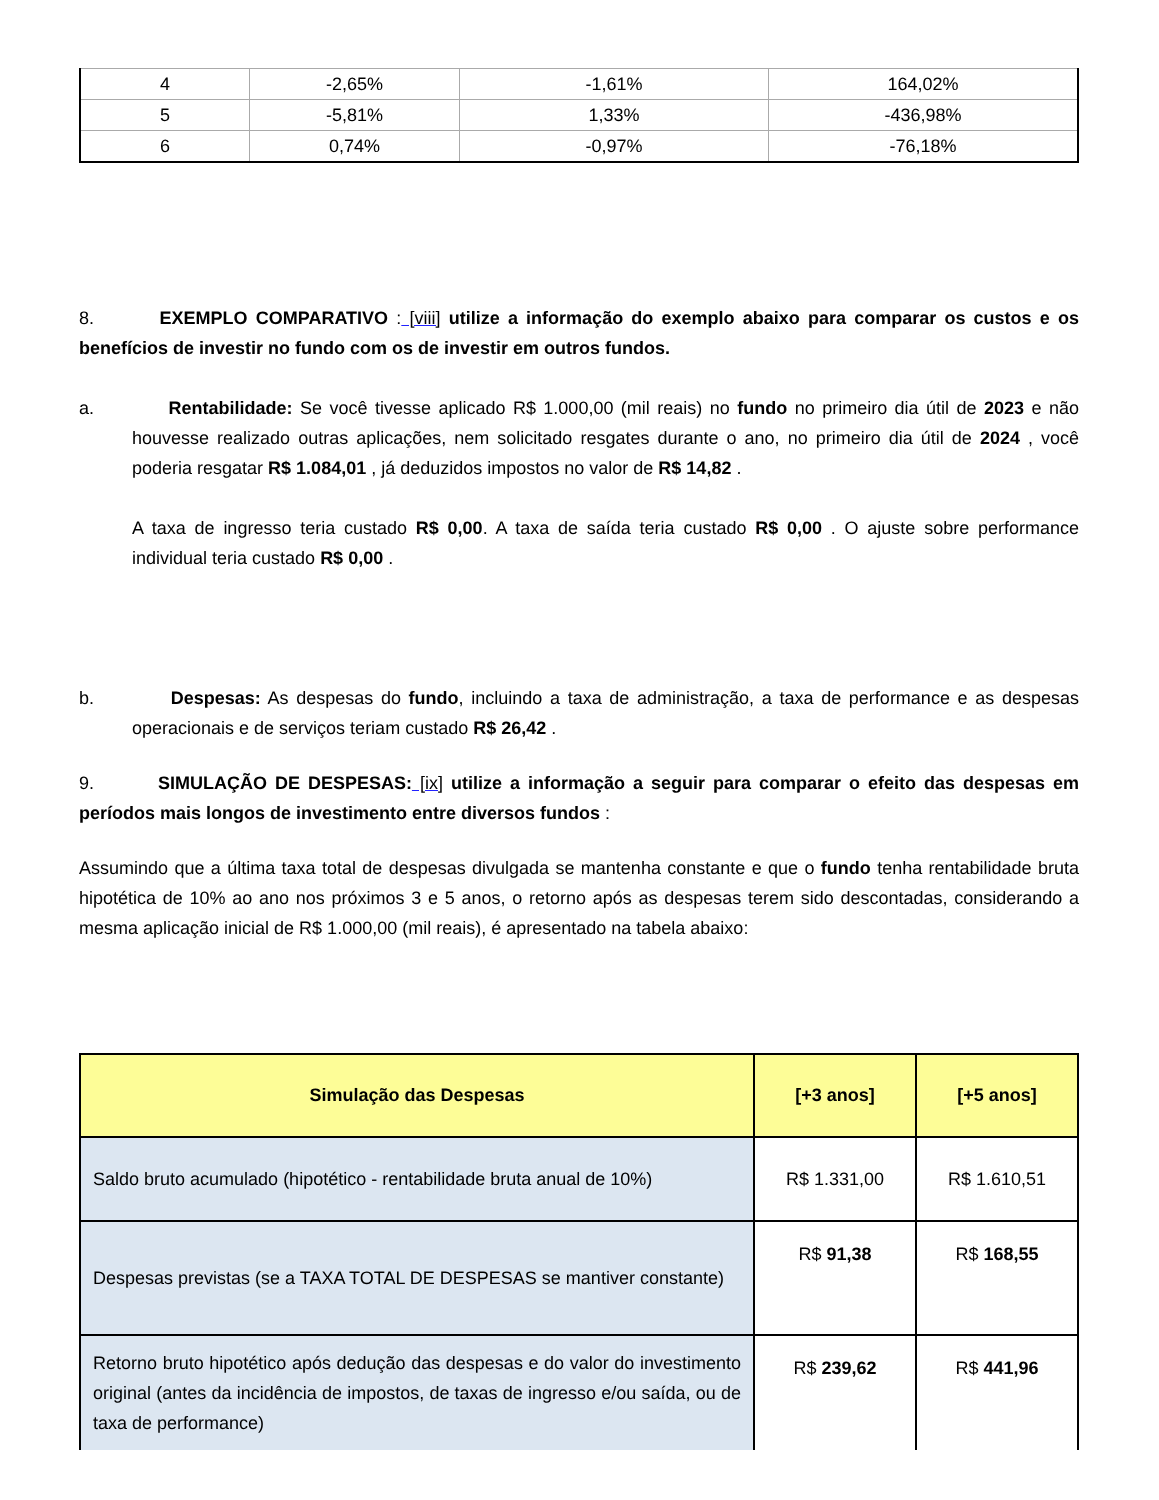| 4 | -2,65% | -1,61% | 164,02% |
| 5 | -5,81% | 1,33% | -436,98% |
| 6 | 0,74% | -0,97% | -76,18% |
8. EXEMPLO COMPARATIVO : [viii] utilize a informação do exemplo abaixo para comparar os custos e os benefícios de investir no fundo com os de investir em outros fundos.
a. Rentabilidade: Se você tivesse aplicado R$ 1.000,00 (mil reais) no fundo no primeiro dia útil de 2023 e não houvesse realizado outras aplicações, nem solicitado resgates durante o ano, no primeiro dia útil de 2024 , você poderia resgatar R$ 1.084,01 , já deduzidos impostos no valor de R$ 14,82 .
A taxa de ingresso teria custado R$ 0,00. A taxa de saída teria custado R$ 0,00 . O ajuste sobre performance individual teria custado R$ 0,00 .
b. Despesas: As despesas do fundo, incluindo a taxa de administração, a taxa de performance e as despesas operacionais e de serviços teriam custado R$ 26,42 .
9. SIMULAÇÃO DE DESPESAS: [ix] utilize a informação a seguir para comparar o efeito das despesas em períodos mais longos de investimento entre diversos fundos :
Assumindo que a última taxa total de despesas divulgada se mantenha constante e que o fundo tenha rentabilidade bruta hipotética de 10% ao ano nos próximos 3 e 5 anos, o retorno após as despesas terem sido descontadas, considerando a mesma aplicação inicial de R$ 1.000,00 (mil reais), é apresentado na tabela abaixo:
| Simulação das Despesas | [+3 anos] | [+5 anos] |
| --- | --- | --- |
| Saldo bruto acumulado (hipotético - rentabilidade bruta anual de 10%) | R$ 1.331,00 | R$ 1.610,51 |
| Despesas previstas (se a TAXA TOTAL DE DESPESAS se mantiver constante) | R$ 91,38 | R$ 168,55 |
| Retorno bruto hipotético após dedução das despesas e do valor do investimento original (antes da incidência de impostos, de taxas de ingresso e/ou saída, ou de taxa de performance) | R$ 239,62 | R$ 441,96 |